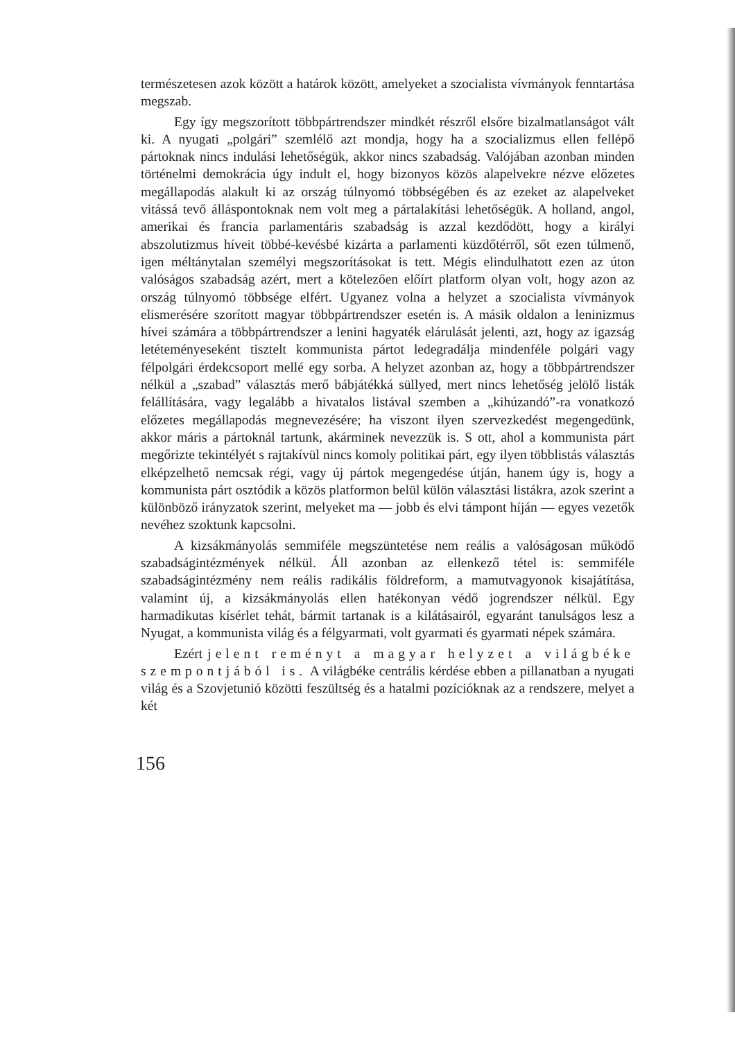természetesen azok között a határok között, amelyeket a szocialista vívmányok fenntartása megszab.
Egy így megszorított többpártrendszer mindkét részről elsőre bizalmatlanságot vált ki. A nyugati „polgári” szemlélő azt mondja, hogy ha a szocializmus ellen fellépő pártoknak nincs indulási lehetőségük, akkor nincs szabadság. Valójában azonban minden történelmi demokrácia úgy indult el, hogy bizonyos közös alapelvekre nézve előzetes megállapodás alakult ki az ország túlnyomó többségében és az ezeket az alapelveket vitássá tevő álláspontoknak nem volt meg a pártalakítási lehetőségük. A holland, angol, amerikai és francia parlamentáris szabadság is azzal kezdődött, hogy a királyi abszolutizmus híveit többé-kevésbé kizárta a parlamenti küzdőtérről, sőt ezen túlmenő, igen méltánytalan személyi megszorításokat is tett. Mégis elindulhatott ezen az úton valóságos szabadság azért, mert a kötelezően előírt platform olyan volt, hogy azon az ország túlnyomó többsége elfért. Ugyanez volna a helyzet a szocialista vívmányok elismerésére szorított magyar többpártrendszer esetén is. A másik oldalon a leninizmus hívei számára a többpártrendszer a lenini hagyaték elárulását jelenti, azt, hogy az igazság letéteményeseként tisztelt kommunista pártot ledegradálja mindenféle polgári vagy félpolgári érdekcsoport mellé egy sorba. A helyzet azonban az, hogy a többpártrendszer nélkül a „szabad” választás merő bábjátékká süllyed, mert nincs lehetőség jelölő listák felállítására, vagy legalább a hivatalos listával szemben a „kihúzandó”-ra vonatkozó előzetes megállapodás megnevezésére; ha viszont ilyen szervezkedést megengedünk, akkor máris a pártoknál tartunk, akárminek nevezzük is. S ott, ahol a kommunista párt megőrizte tekintélyét s rajtakívül nincs komoly politikai párt, egy ilyen többlistás választás elképzelhető nemcsak régi, vagy új pártok megengedése útján, hanem úgy is, hogy a kommunista párt osztódik a közös platformon belül külön választási listákra, azok szerint a különböző irányzatok szerint, melyeket ma — jobb és elvi támpont híján — egyes vezetők nevéhez szoktunk kapcsolni.
A kizsákmányolás semmiféle megszüntetése nem reális a valóságosan működő szabadságintézmények nélkül. Áll azonban az ellenkező tétel is: semmiféle szabadságintézmény nem reális radikális földreform, a mamutvagyonok kisajátítása, valamint új, a kizsákmányolás ellen hatékonyan védő jogrendszer nélkül. Egy harmadikutas kísérlet tehát, bármit tartanak is a kilátásairól, egyaránt tanulságos lesz a Nyugat, a kommunista világ és a félgyarmati, volt gyarmati és gyarmati népek számára.
Ezért jelent reményt a magyar helyzet a világbéke szempontjából is. A világbéke centrális kérdése ebben a pillanatban a nyugati világ és a Szovjetunió közötti feszültség és a hatalmi pozícióknak az a rendszere, melyet a két
156